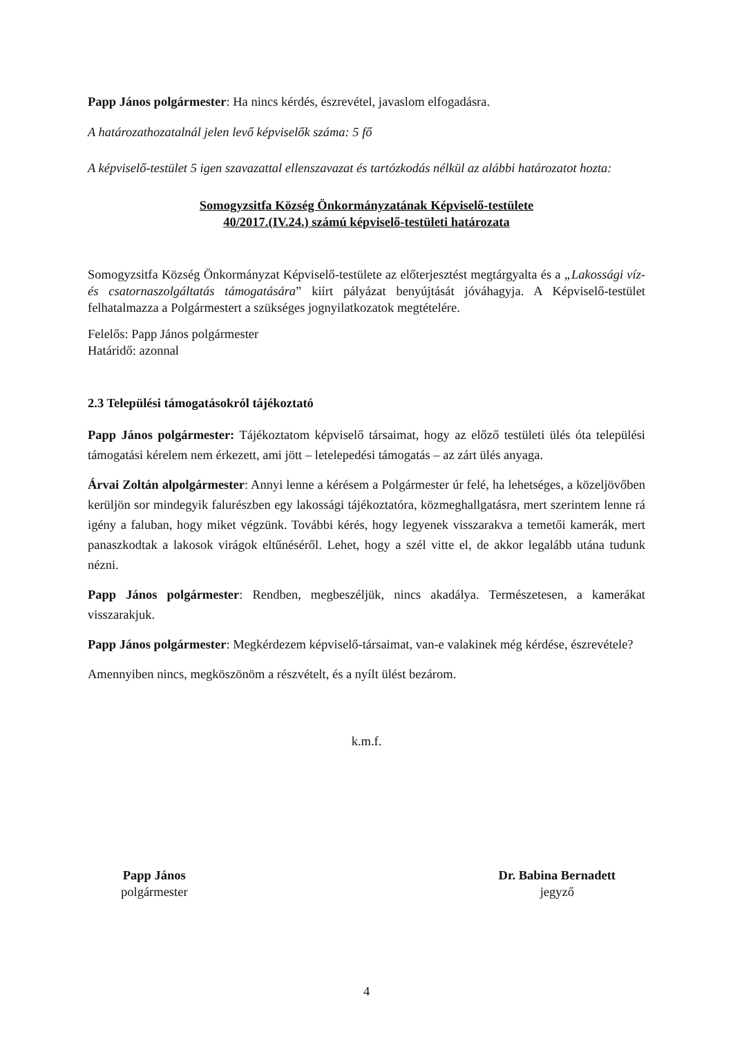Papp János polgármester: Ha nincs kérdés, észrevétel, javaslom elfogadásra.
A határozathozatalnál jelen levő képviselők száma: 5 fő
A képviselő-testület 5 igen szavazattal ellenszavazat és tartózkodás nélkül az alábbi határozatot hozta:
Somogyzsitfa Község Önkormányzatának Képviselő-testülete
40/2017.(IV.24.) számú képviselő-testületi határozata
Somogyzsitfa Község Önkormányzat Képviselő-testülete az előterjesztést megtárgyalta és a „Lakossági víz-és csatornaszolgáltatás támogatására” kiírt pályázat benyújtását jóváhagyja. A Képviselő-testület felhatalmazza a Polgármestert a szükséges jognyilatkozatok megtételére.
Felelős: Papp János polgármester
Határidő: azonnal
2.3 Települési támogatásokról tájékoztató
Papp János polgármester: Tájékoztatom képviselő társaimat, hogy az előző testületi ülés óta települési támogatási kérelem nem érkezett, ami jött – letelepedési támogatás – az zárt ülés anyaga.
Árvai Zoltán alpolgármester: Annyi lenne a kérésem a Polgármester úr felé, ha lehetséges, a közeljövőben kerüljön sor mindegyik falurészben egy lakossági tájékoztatóra, közmeghallgatásra, mert szerintem lenne rá igény a faluban, hogy miket végzünk. További kérés, hogy legyenek visszarakva a temetői kamerák, mert panaszkodtak a lakosok virágok eltűnéséről. Lehet, hogy a szél vitte el, de akkor legalább utána tudunk nézni.
Papp János polgármester: Rendben, megbeszéljük, nincs akadálya. Természetesen, a kamerákat visszarakjuk.
Papp János polgármester: Megkérdezem képviselő-társaimat, van-e valakinek még kérdése, észrevétele?
Amennyiben nincs, megköszönöm a részvételt, és a nyílt ülést bezárom.
k.m.f.
Papp János
polgármester
Dr. Babina Bernadett
jegyző
4